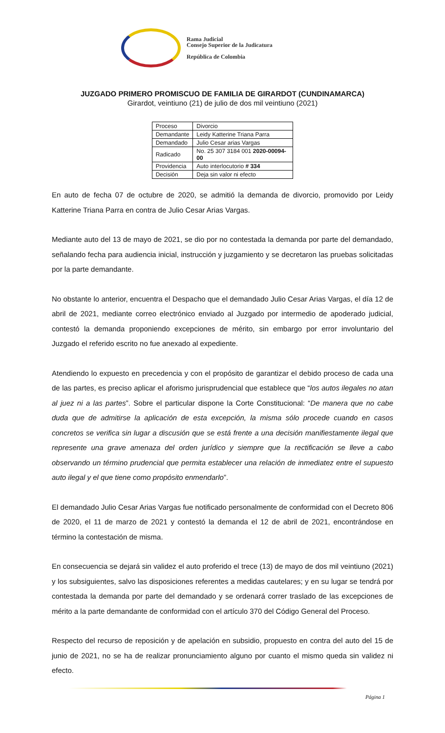Rama Judicial
Consejo Superior de la Judicatura
República de Colombia
JUZGADO PRIMERO PROMISCUO DE FAMILIA DE GIRARDOT (CUNDINAMARCA)
Girardot, veintiuno (21) de julio de dos mil veintiuno (2021)
| Proceso | Divorcio |
| Demandante | Leidy Katterine Triana Parra |
| Demandado | Julio Cesar arias Vargas |
| Radicado | No. 25 307 3184 001 2020-00094-00 |
| Providencia | Auto interlocutorio # 334 |
| Decisión | Deja sin valor ni efecto |
En auto de fecha 07 de octubre de 2020, se admitió la demanda de divorcio, promovido por Leidy Katterine Triana Parra en contra de Julio Cesar Arias Vargas.
Mediante auto del 13 de mayo de 2021, se dio por no contestada la demanda por parte del demandado, señalando fecha para audiencia inicial, instrucción y juzgamiento y se decretaron las pruebas solicitadas por la parte demandante.
No obstante lo anterior, encuentra el Despacho que el demandado Julio Cesar Arias Vargas, el día 12 de abril de 2021, mediante correo electrónico enviado al Juzgado por intermedio de apoderado judicial, contestó la demanda proponiendo excepciones de mérito, sin embargo por error involuntario del Juzgado el referido escrito no fue anexado al expediente.
Atendiendo lo expuesto en precedencia y con el propósito de garantizar el debido proceso de cada una de las partes, es preciso aplicar el aforismo jurisprudencial que establece que “los autos ilegales no atan al juez ni a las partes”. Sobre el particular dispone la Corte Constitucional: “De manera que no cabe duda que de admitirse la aplicación de esta excepción, la misma sólo procede cuando en casos concretos se verifica sin lugar a discusión que se está frente a una decisión manifiestamente ilegal que represente una grave amenaza del orden jurídico y siempre que la rectificación se lleve a cabo observando un término prudencial que permita establecer una relación de inmediatez entre el supuesto auto ilegal y el que tiene como propósito enmendarlo”.
El demandado Julio Cesar Arias Vargas fue notificado personalmente de conformidad con el Decreto 806 de 2020, el 11 de marzo de 2021 y contestó la demanda el 12 de abril de 2021, encontrándose en término la contestación de misma.
En consecuencia se dejará sin validez el auto proferido el trece (13) de mayo de dos mil veintiuno (2021) y los subsiguientes, salvo las disposiciones referentes a medidas cautelares; y en su lugar se tendrá por contestada la demanda por parte del demandado y se ordenará correr traslado de las excepciones de mérito a la parte demandante de conformidad con el artículo 370 del Código General del Proceso.
Respecto del recurso de reposición y de apelación en subsidio, propuesto en contra del auto del 15 de junio de 2021, no se ha de realizar pronunciamiento alguno por cuanto el mismo queda sin validez ni efecto.
Página 1